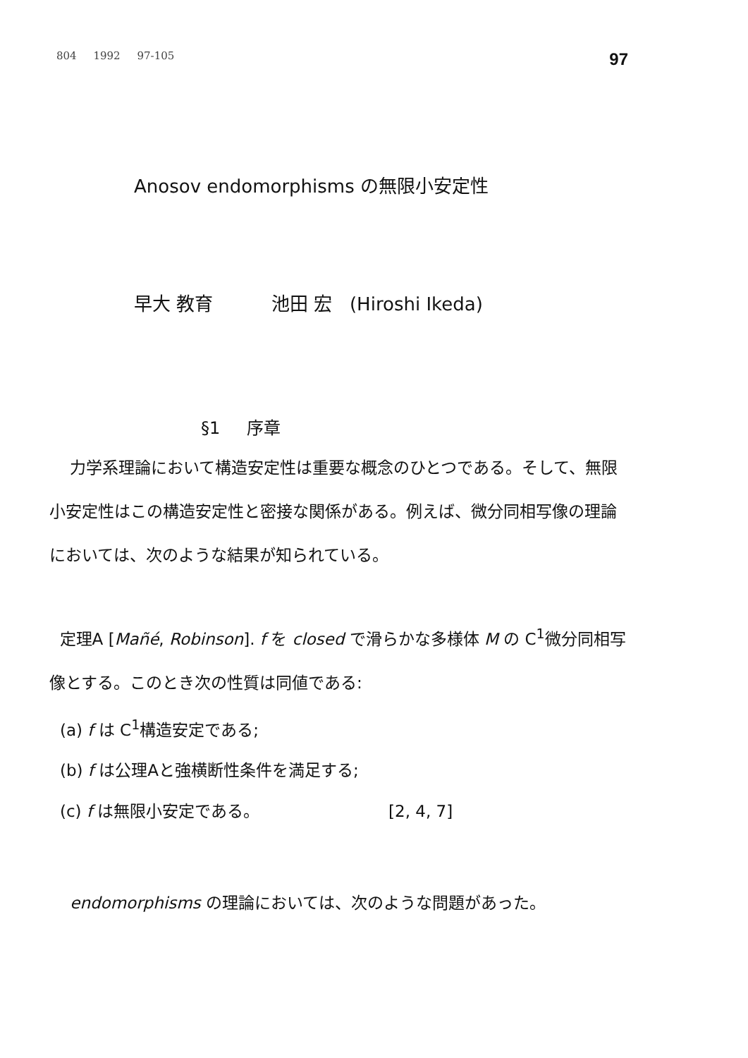804 1992 97-105 97
Anosov endomorphisms の無限小安定性
早大 教育 池田 宏 (Hiroshi Ikeda)
§1 序章
力学系理論において構造安定性は重要な概念のひとつである。そして、無限小安定性はこの構造安定性と密接な関係がある。例えば、微分同相写像の理論においては、次のような結果が知られている。
定理A [Mañé, Robinson]. f を closed で滑らかな多様体 M の C<sup>1</sup>微分同相写像とする。このとき次の性質は同値である:
(a) f は C<sup>1</sup>構造安定である;
(b) f は公理Aと強横断性条件を満足する;
(c) f は無限小安定である。 [2, 4, 7]
endomorphisms の理論においては、次のような問題があった。